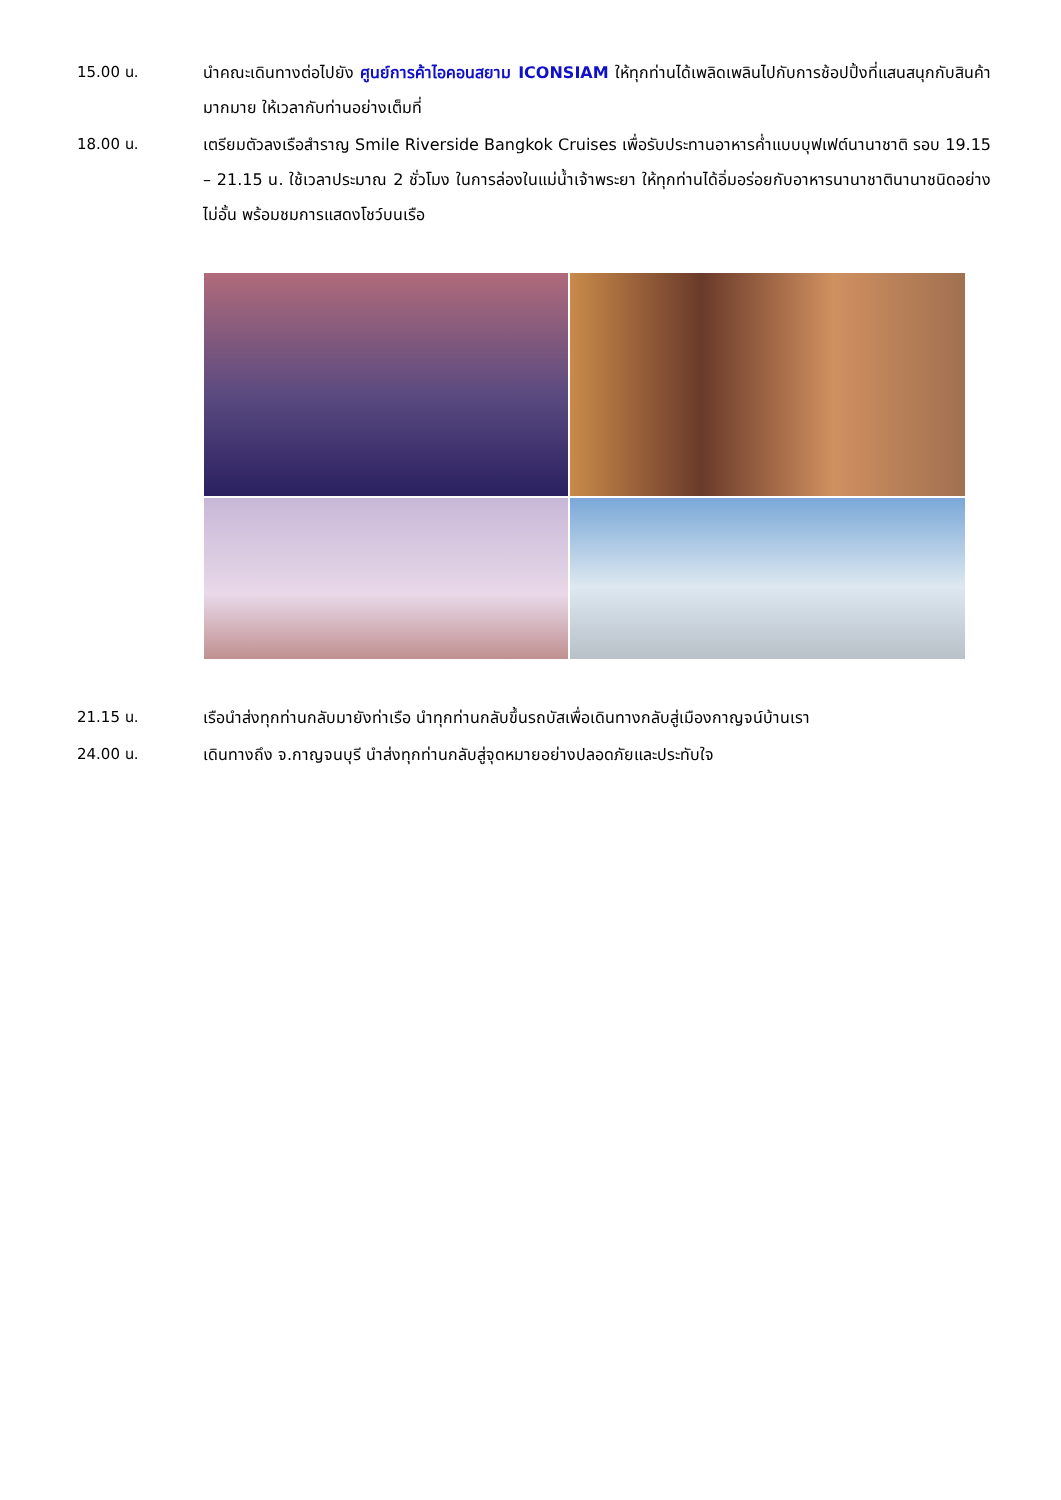15.00 น. นำคณะเดินทางต่อไปยัง ศูนย์การค้าไอคอนสยาม ICONSIAM ให้ทุกท่านได้เพลิดเพลินไปกับการช้อปปิ้งที่แสนสนุกกับสินค้ามากมาย ให้เวลากับท่านอย่างเต็มที่
18.00 น. เตรียมตัวลงเรือสำราญ Smile Riverside Bangkok Cruises เพื่อรับประทานอาหารค่ำแบบบุฟเฟต์นานาชาติ รอบ 19.15 – 21.15 น. ใช้เวลาประมาณ 2 ชั่วโมง ในการล่องในแม่น้ำเจ้าพระยา ให้ทุกท่านได้อิ่มอร่อยกับอาหารนานาชาตินานาชนิดอย่างไม่อั้น พร้อมชมการแสดงโชว์บนเรือ
21.15 น. เรือนำส่งทุกท่านกลับมายังท่าเรือ นำทุกท่านกลับขึ้นรถบัสเพื่อเดินทางกลับสู่เมืองกาญจน์บ้านเรา
24.00 น. เดินทางถึง จ.กาญจนบุรี นำส่งทุกท่านกลับสู่จุดหมายอย่างปลอดภัยและประทับใจ